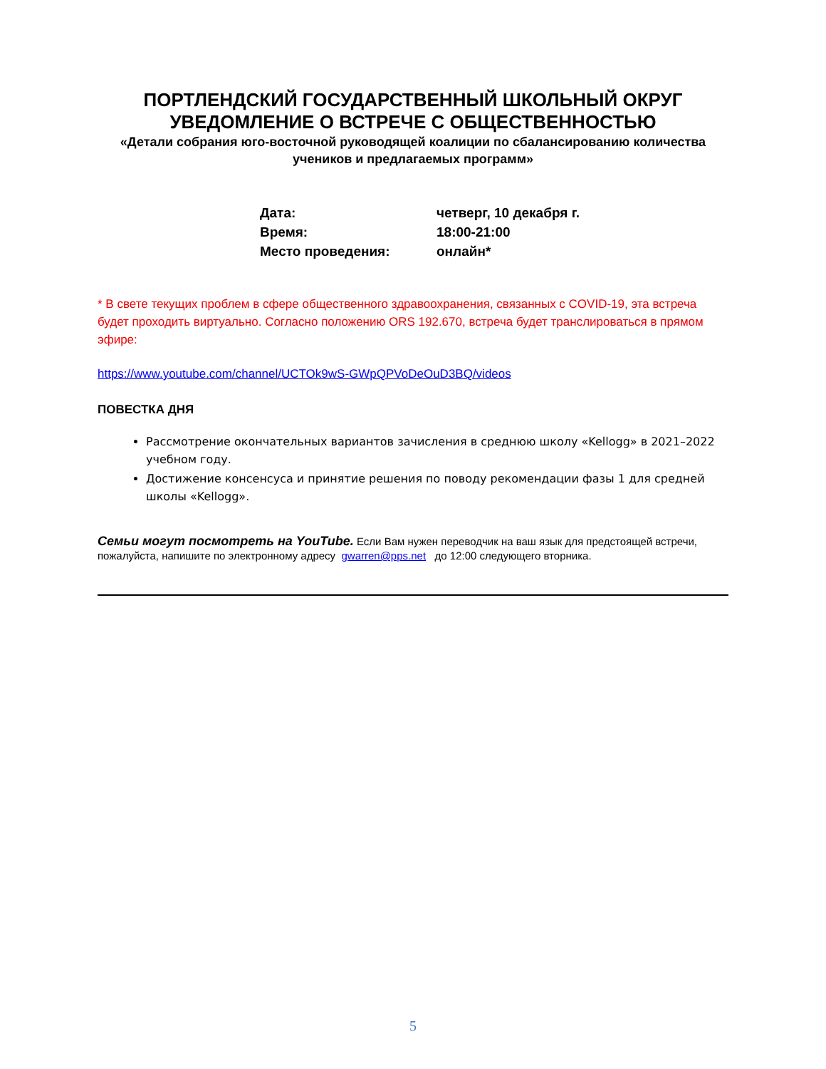ПОРТЛЕНДСКИЙ ГОСУДАРСТВЕННЫЙ ШКОЛЬНЫЙ ОКРУГ
УВЕДОМЛЕНИЕ О ВСТРЕЧЕ С ОБЩЕСТВЕННОСТЬЮ
«Детали собрания юго-восточной руководящей коалиции по сбалансированию количества учеников и предлагаемых программ»
| Дата: | четверг, 10 декабря г. |
| Время: | 18:00-21:00 |
| Место проведения: | онлайн* |
* В свете текущих проблем в сфере общественного здравоохранения, связанных с COVID-19, эта встреча будет проходить виртуально. Согласно положению ORS 192.670, встреча будет транслироваться в прямом эфире:
https://www.youtube.com/channel/UCTOk9wS-GWpQPVoDeOuD3BQ/videos
ПОВЕСТКА ДНЯ
Рассмотрение окончательных вариантов зачисления в среднюю школу «Kellogg» в 2021–2022 учебном году.
Достижение консенсуса и принятие решения по поводу рекомендации фазы 1 для средней школы «Kellogg».
Семьи могут посмотреть на YouTube. Если Вам нужен переводчик на ваш язык для предстоящей встречи, пожалуйста, напишите по электронному адресу gwarren@pps.net до 12:00 следующего вторника.
5